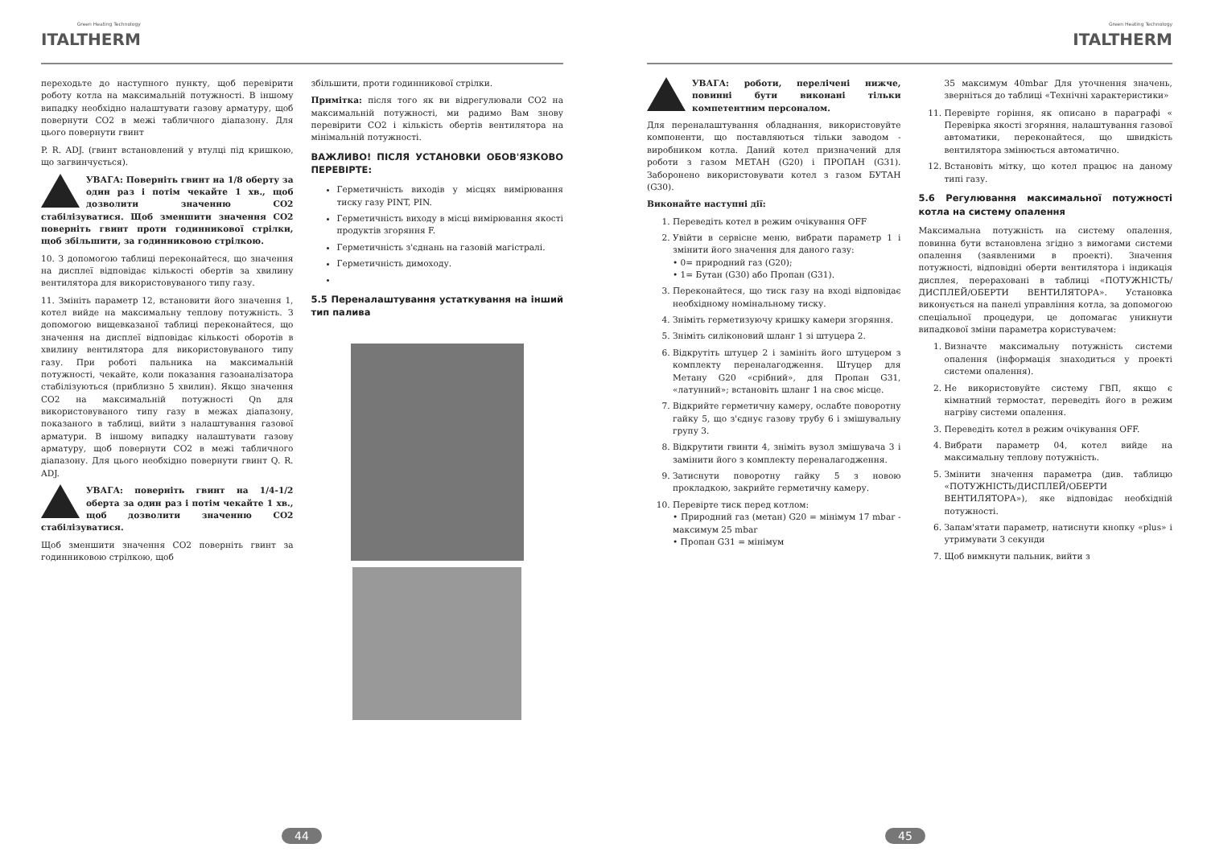Green Heating Technology
ITALTHERM
переходьте до наступного пункту, щоб перевірити роботу котла на максимальній потужності. В іншому випадку необхідно налаштувати газову арматуру, щоб повернути CO2 в межі табличного діапазону. Для цього повернути гвинт
P. R. ADJ. (гвинт встановлений у втулці під кришкою, що загвинчується).
УВАГА: Поверніть гвинт на 1/8 оберту за один раз і потім чекайте 1 хв., щоб дозволити значенню CO2 стабілізуватися. Щоб зменшити значення CO2 поверніть гвинт проти годинникової стрілки, щоб збільшити, за годинниковою стрілкою.
10. З допомогою таблиці переконайтеся, що значення на дисплеї відповідає кількості обертів за хвилину вентилятора для використовуваного типу газу.
11. Змініть параметр 12, встановити його значення 1, котел вийде на максимальну теплову потужність. З допомогою вищевказаної таблиці переконайтеся, що значення на дисплеї відповідає кількості оборотів в хвилину вентилятора для використовуваного типу газу. При роботі пальника на максимальній потужності, чекайте, коли показання газоаналізатора стабілізуються (приблизно 5 хвилин). Якщо значення CO2 на максимальній потужності Qn для використовуваного типу газу в межах діапазону, показаного в таблиці, вийти з налаштування газової арматури. В іншому випадку налаштувати газову арматуру, щоб повернути CO2 в межі табличного діапазону. Для цього необхідно повернути гвинт Q. R. ADJ.
УВАГА: поверніть гвинт на 1/4-1/2 оберта за один раз і потім чекайте 1 хв., щоб дозволити значенню CO2 стабілізуватися.
Щоб зменшити значення CO2 поверніть гвинт за годинниковою стрілкою, щоб
збільшити, проти годинникової стрілки.
Примітка: після того як ви відрегулювали CO2 на максимальній потужності, ми радимо Вам знову перевірити CO2 і кількість обертів вентилятора на мінімальній потужності.
ВАЖЛИВО! ПІСЛЯ УСТАНОВКИ ОБОВ'ЯЗКОВО ПЕРЕВІРТЕ:
Герметичність виходів у місцях вимірювання тиску газу PINT, PIN.
Герметичність виходу в місці вимірювання якості продуктів згоряння F.
Герметичність з'єднань на газовій магістралі.
Герметичність димоходу.
5.5 Переналаштування устаткування на інший тип палива
44
Green Heating Technology
ITALTHERM
УВАГА: роботи, перелічені нижче, повинні бути виконані тільки компетентним персоналом.
Для переналаштування обладнання, використовуйте компоненти, що поставляються тільки заводом - виробником котла. Даний котел призначений для роботи з газом МЕТАН (G20) і ПРОПАН (G31). Заборонено використовувати котел з газом БУТАН (G30).
Виконайте наступні дії:
1. Переведіть котел в режим очікування OFF
2. Увійти в сервісне меню, вибрати параметр 1 і змінити його значення для даного газу:
• 0= природний газ (G20);
• 1= Бутан (G30) або Пропан (G31).
3. Переконайтеся, що тиск газу на вході відповідає необхідному номінальному тиску.
4. Зніміть герметизуючу кришку камери згоряння.
5. Зніміть силіконовий шланг 1 зі штуцера 2.
6. Відкрутіть штуцер 2 і замініть його штуцером з комплекту переналагодження. Штуцер для Метану G20 «срібний», для Пропан G31, «латунний»; встановіть шланг 1 на своє місце.
7. Відкрийте герметичну камеру, ослабте поворотну гайку 5, що з'єднує газову трубу 6 і змішувальну групу 3.
8. Відкрутити гвинти 4, зніміть вузол змішувача 3 і замінити його з комплекту переналагодження.
9. Затиснути поворотну гайку 5 з новою прокладкою, закрийте герметичну камеру.
10. Перевірте тиск перед котлом:
• Природний газ (метан) G20 = мінімум 17 mbar - максимум 25 mbar
• Пропан G31 = мінімум
35 максимум 40mbar Для уточнення значень, зверніться до таблиці «Технічні характеристики»
11. Перевірте горіння, як описано в параграфі « Перевірка якості згоряння, налаштування газової автоматики, переконайтеся, що швидкість вентилятора змінюється автоматично.
12. Встановіть мітку, що котел працює на даному типі газу.
5.6 Регулювання максимальної потужності котла на систему опалення
Максимальна потужність на систему опалення, повинна бути встановлена згідно з вимогами системи опалення (заявленими в проекті). Значення потужності, відповідні оберти вентилятора і індикація дисплея, перераховані в таблиці «ПОТУЖНІСТЬ/ДИСПЛЕЙ/ОБЕРТИ ВЕНТИЛЯТОРА». Установка виконується на панелі управління котла, за допомогою спеціальної процедури, це допомагає уникнути випадкової зміни параметра користувачем:
1. Визначте максимальну потужність системи опалення (інформація знаходиться у проекті системи опалення).
2. Не використовуйте систему ГВП, якщо є кімнатний термостат, переведіть його в режим нагріву системи опалення.
3. Переведіть котел в режим очікування OFF.
4. Вибрати параметр 04, котел вийде на максимальну теплову потужність.
5. Змінити значення параметра (див. таблицю «ПОТУЖНІСТЬ/ДИСПЛЕЙ/ОБЕРТИ ВЕНТИЛЯТОРА»), яке відповідає необхідній потужності.
6. Запам'ятати параметр, натиснути кнопку «plus» і утримувати 3 секунди
7. Щоб вимкнути пальник, вийти з
45